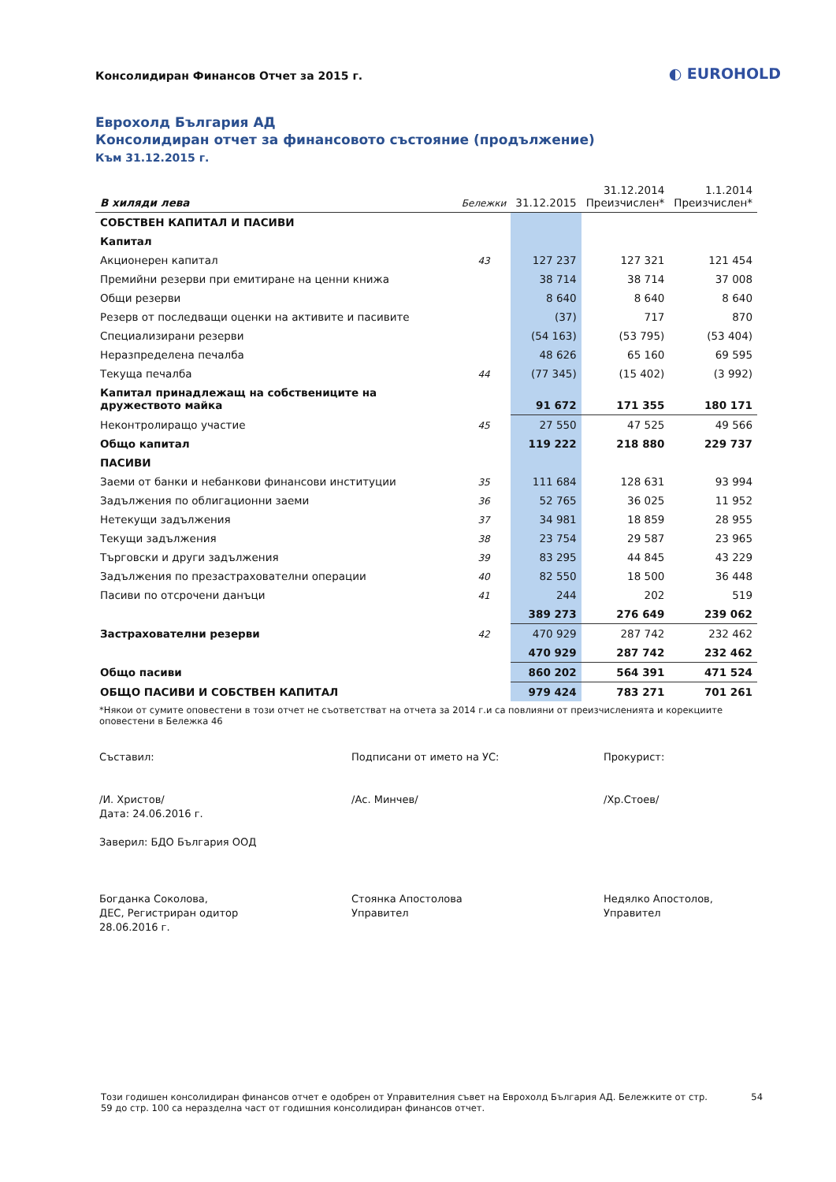Консолидиран Финансов Отчет за 2015 г. ◐ EUROHOLD
Еврохолд България АД
Консолидиран отчет за финансовото състояние (продължение)
Към 31.12.2015 г.
| В хиляди лева | Бележки | 31.12.2015 | 31.12.2014 Преизчислен* | 1.1.2014 Преизчислен* |
| --- | --- | --- | --- | --- |
| СОБСТВЕН КАПИТАЛ И ПАСИВИ | | | | |
| Капитал | | | | |
| Акционерен капитал | 43 | 127 237 | 127 321 | 121 454 |
| Премийни резерви при емитиране на ценни книжа | | 38 714 | 38 714 | 37 008 |
| Общи резерви | | 8 640 | 8 640 | 8 640 |
| Резерв от последващи оценки на активите и пасивите | | (37) | 717 | 870 |
| Специализирани резерви | | (54 163) | (53 795) | (53 404) |
| Неразпределена печалба | | 48 626 | 65 160 | 69 595 |
| Текуща печалба | 44 | (77 345) | (15 402) | (3 992) |
| Капитал принадлежащ на собствениците на дружеството майка | | 91 672 | 171 355 | 180 171 |
| Неконтролиращо участие | 45 | 27 550 | 47 525 | 49 566 |
| Общо капитал | | 119 222 | 218 880 | 229 737 |
| ПАСИВИ | | | | |
| Заеми от банки и небанкови финансови институции | 35 | 111 684 | 128 631 | 93 994 |
| Задължения по облигационни заеми | 36 | 52 765 | 36 025 | 11 952 |
| Нетекущи задължения | 37 | 34 981 | 18 859 | 28 955 |
| Текущи задължения | 38 | 23 754 | 29 587 | 23 965 |
| Търговски и други задължения | 39 | 83 295 | 44 845 | 43 229 |
| Задължения по презастрахователни операции | 40 | 82 550 | 18 500 | 36 448 |
| Пасиви по отсрочени данъци | 41 | 244 | 202 | 519 |
| | | 389 273 | 276 649 | 239 062 |
| Застрахователни резерви | 42 | 470 929 | 287 742 | 232 462 |
| | | 470 929 | 287 742 | 232 462 |
| Общо пасиви | | 860 202 | 564 391 | 471 524 |
| ОБЩО ПАСИВИ И СОБСТВЕН КАПИТАЛ | | 979 424 | 783 271 | 701 261 |
*Някои от сумите оповестени в този отчет не съответстват на отчета за 2014 г.и са повлияни от преизчисленията и корекциите оповестени в Бележка 46
Съставил:
/И. Христов/
Дата: 24.06.2016 г.
Заверил: БДО България ООД
Богданка Соколова,
ДЕС, Регистриран одитор
28.06.2016 г.
Подписани от името на УС:
/Ас. Минчев/
Стоянка Апостолова
Управител
Прокурист:
/Хр.Стоев/
Недялко Апостолов,
Управител
Този годишен консолидиран финансов отчет е одобрен от Управителния съвет на Еврохолд България АД. Бележките от стр. 59 до стр. 100 са неразделна част от годишния консолидиран финансов отчет. 54